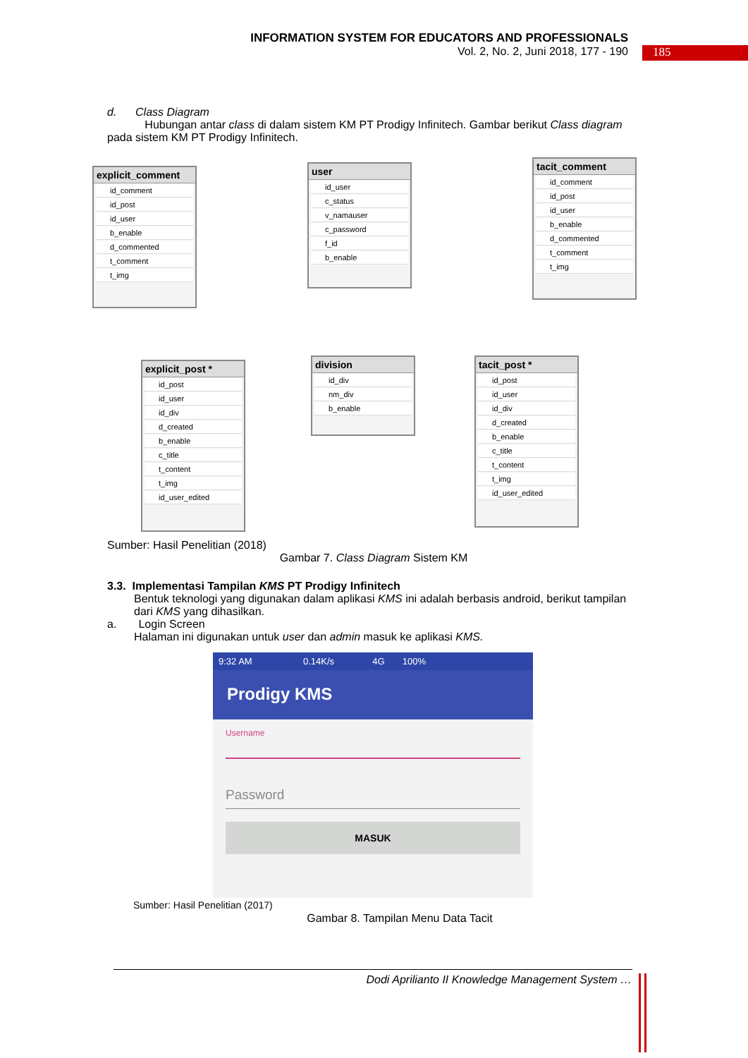INFORMATION SYSTEM FOR EDUCATORS AND PROFESSIONALS
Vol. 2, No. 2, Juni 2018, 177 - 190
185
d. Class Diagram
Hubungan antar class di dalam sistem KM PT Prodigy Infinitech. Gambar berikut Class diagram pada sistem KM PT Prodigy Infinitech.
explicit_comment
id_comment
id_post
id_user
b_enable
d_commented
t_comment
t_img
user
id_user
c_status
v_namauser
c_password
f_id
b_enable
tacit_comment
id_comment
id_post
id_user
b_enable
d_commented
t_comment
t_img
explicit_post *
id_post
id_user
id_div
d_created
b_enable
c_title
t_content
t_img
id_user_edited
division
id_div
nm_div
b_enable
tacit_post *
id_post
id_user
id_div
d_created
b_enable
c_title
t_content
t_img
id_user_edited
Sumber: Hasil Penelitian (2018)
Gambar 7. Class Diagram Sistem KM
3.3. Implementasi Tampilan KMS PT Prodigy Infinitech
Bentuk teknologi yang digunakan dalam aplikasi KMS ini adalah berbasis android, berikut tampilan dari KMS yang dihasilkan.
a. Login Screen
Halaman ini digunakan untuk user dan admin masuk ke aplikasi KMS.
9:32 AM 0.14K/s 4G 100%
Prodigy KMS
Username
Password
MASUK
Sumber: Hasil Penelitian (2017)
Gambar 8. Tampilan Menu Data Tacit
Dodi Aprilianto II Knowledge Management System …